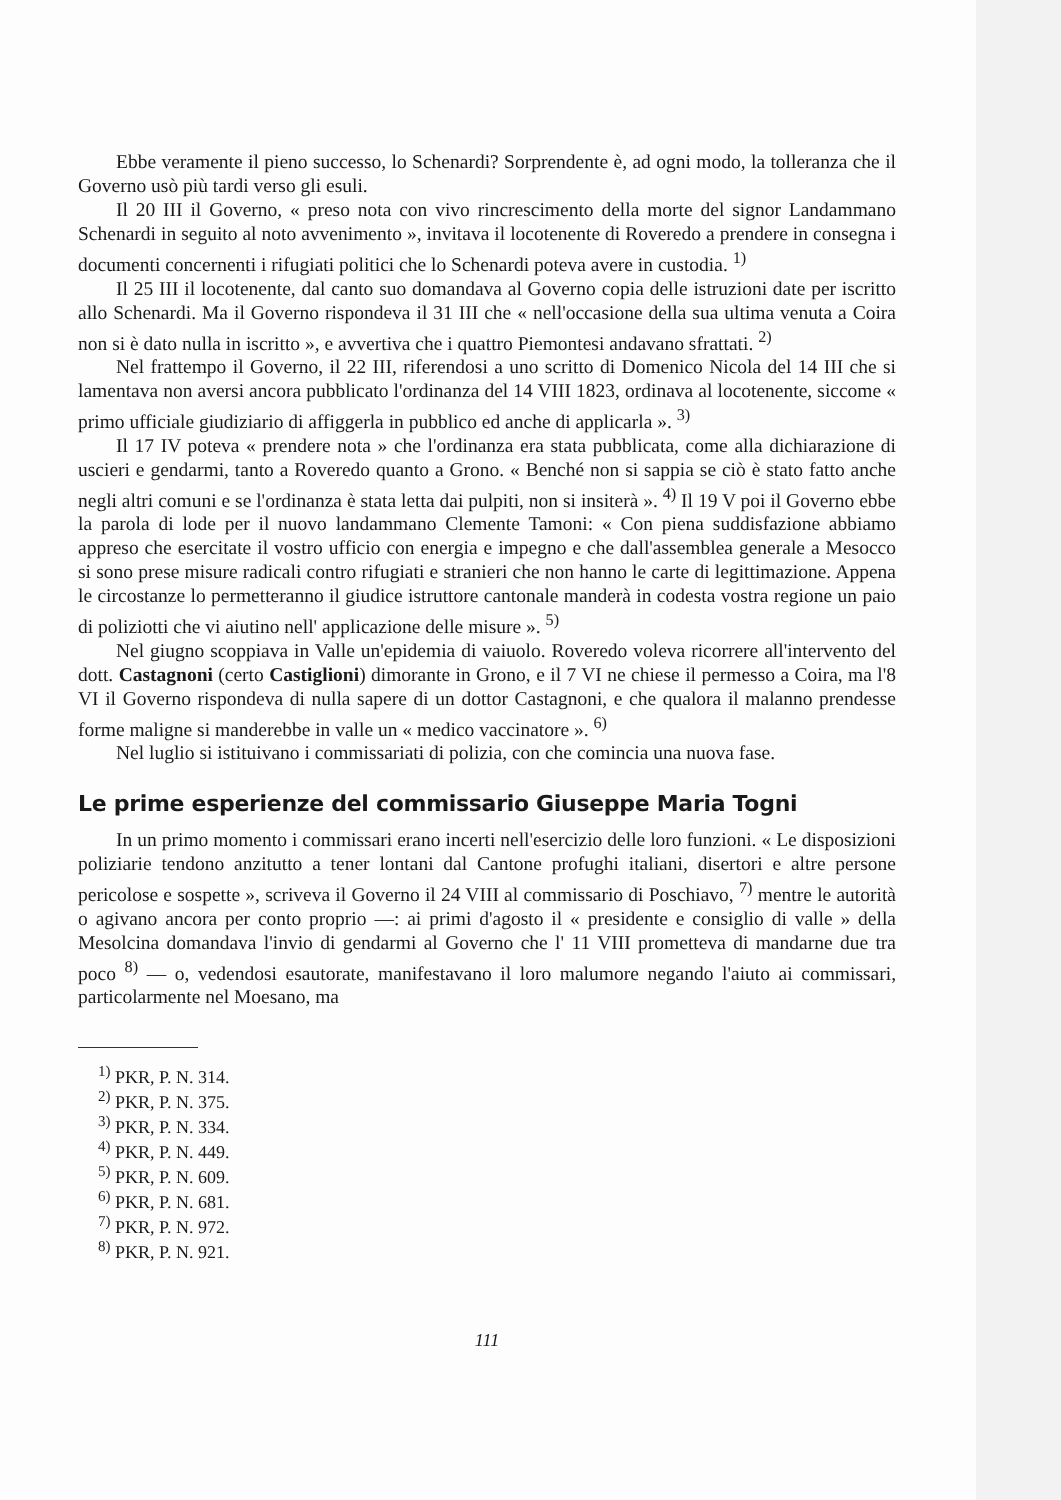Ebbe veramente il pieno successo, lo Schenardi? Sorprendente è, ad ogni modo, la tolleranza che il Governo usò più tardi verso gli esuli.
Il 20 III il Governo, « preso nota con vivo rincrescimento della morte del signor Landammano Schenardi in seguito al noto avvenimento », invitava il locotenente di Roveredo a prendere in consegna i documenti concernenti i rifugiati politici che lo Schenardi poteva avere in custodia. <sup>1)</sup>
Il 25 III il locotenente, dal canto suo domandava al Governo copia delle istruzioni date per iscritto allo Schenardi. Ma il Governo rispondeva il 31 III che « nell'occasione della sua ultima venuta a Coira non si è dato nulla in iscritto », e avvertiva che i quattro Piemontesi andavano sfrattati. <sup>2)</sup>
Nel frattempo il Governo, il 22 III, riferendosi a uno scritto di Domenico Nicola del 14 III che si lamentava non aversi ancora pubblicato l'ordinanza del 14 VIII 1823, ordinava al locotenente, siccome « primo ufficiale giudiziario di affiggerla in pubblico ed anche di applicarla ». <sup>3)</sup>
Il 17 IV poteva « prendere nota » che l'ordinanza era stata pubblicata, come alla dichiarazione di uscieri e gendarmi, tanto a Roveredo quanto a Grono. « Benché non si sappia se ciò è stato fatto anche negli altri comuni e se l'ordinanza è stata letta dai pulpiti, non si insiterà ». <sup>4)</sup> Il 19 V poi il Governo ebbe la parola di lode per il nuovo landammano Clemente Tamoni: « Con piena suddisfazione abbiamo appreso che esercitate il vostro ufficio con energia e impegno e che dall'assemblea generale a Mesocco si sono prese misure radicali contro rifugiati e stranieri che non hanno le carte di legittimazione. Appena le circostanze lo permetteranno il giudice istruttore cantonale manderà in codesta vostra regione un paio di poliziotti che vi aiutino nell' applicazione delle misure ». <sup>5)</sup>
Nel giugno scoppiava in Valle un'epidemia di vaiuolo. Roveredo voleva ricorrere all'intervento del dott. Castagnoni (certo Castiglioni) dimorante in Grono, e il 7 VI ne chiese il permesso a Coira, ma l'8 VI il Governo rispondeva di nulla sapere di un dottor Castagnoni, e che qualora il malanno prendesse forme maligne si manderebbe in valle un « medico vaccinatore ». <sup>6)</sup>
Nel luglio si istituivano i commissariati di polizia, con che comincia una nuova fase.
Le prime esperienze del commissario Giuseppe Maria Togni
In un primo momento i commissari erano incerti nell'esercizio delle loro funzioni. « Le disposizioni poliziarie tendono anzitutto a tener lontani dal Cantone profughi italiani, disertori e altre persone pericolose e sospette », scriveva il Governo il 24 VIII al commissario di Poschiavo, <sup>7)</sup> mentre le autorità o agivano ancora per conto proprio —: ai primi d'agosto il « presidente e consiglio di valle » della Mesolcina domandava l'invio di gendarmi al Governo che l' 11 VIII prometteva di mandarne due tra poco <sup>8)</sup> — o, vedendosi esautorate, manifestavano il loro malumore negando l'aiuto ai commissari, particolarmente nel Moesano, ma
<sup>1)</sup> PKR, P. N. 314.
<sup>2)</sup> PKR, P. N. 375.
<sup>3)</sup> PKR, P. N. 334.
<sup>4)</sup> PKR, P. N. 449.
<sup>5)</sup> PKR, P. N. 609.
<sup>6)</sup> PKR, P. N. 681.
<sup>7)</sup> PKR, P. N. 972.
<sup>8)</sup> PKR, P. N. 921.
111